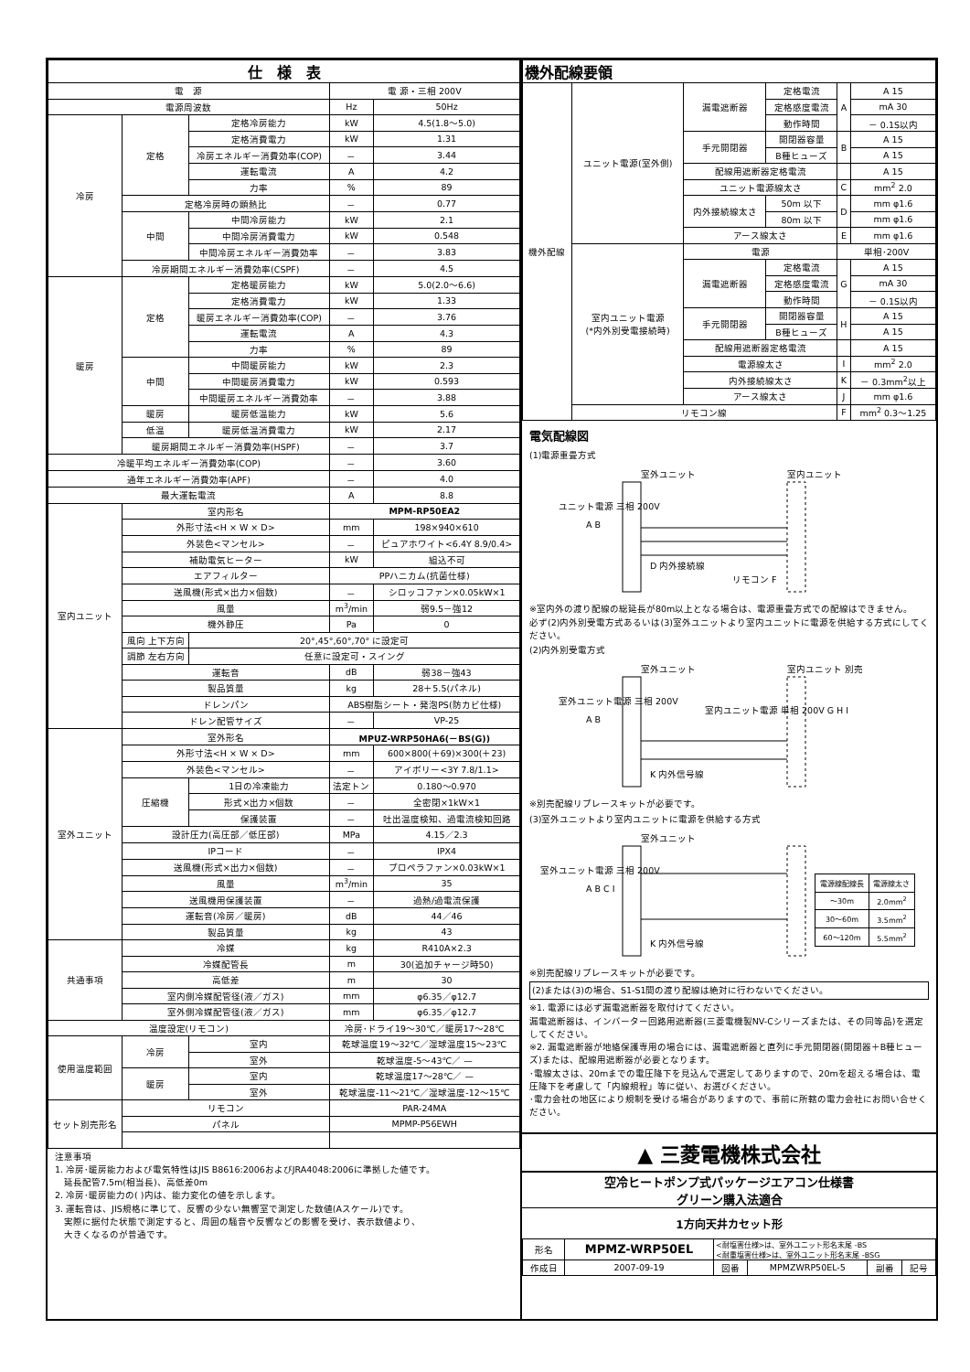| 仕 様 表 | | | | |
| --- | --- | --- | --- | --- |
| 電 源 | | | 電 源・三相 200V | |
| 電源周波数 | | | Hz | 50Hz |
| 冷房 | 定格 | 定格冷房能力 | kW | 4.5(1.8～5.0) |
| | | 定格消費電力 | kW | 1.31 |
| | | 冷房エネルギー消費効率(COP) | － | 3.44 |
| | | 運転電流 | A | 4.2 |
| | | 力率 | % | 89 |
| | 定格冷房時の顕熱比 | | － | 0.77 |
| | 中間 | 中間冷房能力 | kW | 2.1 |
| | | 中間冷房消費電力 | kW | 0.548 |
| | | 中間冷房エネルギー消費効率 | － | 3.83 |
| | 冷房期間エネルギー消費効率(CSPF) | | － | 4.5 |
| 暖房 | 定格 | 定格暖房能力 | kW | 5.0(2.0～6.6) |
| | | 定格消費電力 | kW | 1.33 |
| | | 暖房エネルギー消費効率(COP) | － | 3.76 |
| | | 運転電流 | A | 4.3 |
| | | 力率 | % | 89 |
| | 中間 | 中間暖房能力 | kW | 2.3 |
| | | 中間暖房消費電力 | kW | 0.593 |
| | | 中間暖房エネルギー消費効率 | － | 3.88 |
| | 暖房 | 暖房低温能力 | kW | 5.6 |
| | 低温 | 暖房低温消費電力 | kW | 2.17 |
| | 暖房期間エネルギー消費効率(HSPF) | | － | 3.7 |
| 冷暖平均エネルギー消費効率(COP) | | | － | 3.60 |
| 通年エネルギー消費効率(APF) | | | － | 4.0 |
| 最大運転電流 | | | A | 8.8 |
| 室内ユニット | 室内形名 | | MPM-RP50EA2 | |
| | 外形寸法<H × W × D> | | mm | 198×940×610 |
| | 外装色<マンセル> | | － | ピュアホワイト<6.4Y 8.9/0.4> |
| | 補助電気ヒーター | | kW | 組込不可 |
| | エアフィルター | | PPハニカム(抗菌仕様) | |
| | 送風機(形式×出力×個数) | | － | シロッコファン×0.05kW×1 |
| | 風量 | | m<sup>3</sup>/min | 弱9.5－強12 |
| | 機外静圧 | | Pa | 0 |
| | 風向 上下方向 | 20°,45°,60°,70° に設定可 | | |
| | 調節 左右方向 | 任意に設定可・スイング | | |
| | 運転音 | | dB | 弱38－強43 |
| | 製品質量 | | kg | 28＋5.5(パネル) |
| | ドレンパン | | ABS樹脂シート・発泡PS(防カビ仕様) | |
| | ドレン配管サイズ | | － | VP-25 |
| 室外ユニット | 室外形名 | | MPUZ-WRP50HA6(－BS(G)) | |
| | 外形寸法<H × W × D> | | mm | 600×800(＋69)×300(＋23) |
| | 外装色<マンセル> | | － | アイボリー<3Y 7.8/1.1> |
| | 圧縮機 | 1日の冷凍能力 | 法定トン | 0.180～0.970 |
| | | 形式×出力×個数 | － | 全密閉×1kW×1 |
| | | 保護装置 | － | 吐出温度検知、過電流検知回路 |
| | 設計圧力(高圧部／低圧部) | | MPa | 4.15／2.3 |
| | IPコード | | － | IPX4 |
| | 送風機(形式×出力×個数) | | － | プロペラファン×0.03kW×1 |
| | 風量 | | m<sup>3</sup>/min | 35 |
| | 送風機用保護装置 | | － | 過熱/過電流保護 |
| | 運転音(冷房／暖房) | | dB | 44／46 |
| | 製品質量 | | kg | 43 |
| 共通事項 | 冷媒 | | kg | R410A×2.3 |
| | 冷媒配管長 | | m | 30(追加チャージ時50) |
| | 高低差 | | m | 30 |
| | 室内側冷媒配管径(液／ガス) | | mm | φ6.35／φ12.7 |
| | 室外側冷媒配管径(液／ガス) | | mm | φ6.35／φ12.7 |
| 温度設定(リモコン) | | | 冷房･ドライ19～30℃／暖房17～28℃ | |
| 使用温度範囲 | 冷房 | 室内 | 乾球温度19～32℃／湿球温度15～23℃ | |
| | | 室外 | 乾球温度-5～43℃／ — | |
| | 暖房 | 室内 | 乾球温度17～28℃／ — | |
| | | 室外 | 乾球温度-11～21℃／湿球温度-12～15℃ | |
| セット別売形名 | リモコン | | PAR-24MA | |
| | パネル | | MPMP-P56EWH | |
注意事項
1. 冷房･暖房能力および電気特性はJIS B8616:2006およびJRA4048:2006に準拠した値です。
　延長配管7.5m(相当長)、高低差0m
2. 冷房･暖房能力の( )内は、能力変化の値を示します。
3. 運転音は、JIS規格に準じて、反響の少ない無響室で測定した数値(Aスケール)です。
　実際に据付た状態で測定すると、周囲の騒音や反響などの影響を受け、表示数値より、
　大きくなるのが普通です。
| 機外配線要領 | | | | | |
| --- | --- | --- | --- | --- | --- |
| 機外配線 | ユニット電源(室外側) | 漏電遮断器 | 定格電流 | A | A 15 |
| | | | 定格感度電流 | | mA 30 |
| | | | 動作時間 | | － 0.1S以内 |
| | | 手元開閉器 | 開閉器容量 | B | A 15 |
| | | | B種ヒューズ | | A 15 |
| | | 配線用遮断器定格電流 | | | A 15 |
| | | ユニット電源線太さ | | C | mm<sup>2</sup> 2.0 |
| | | 内外接続線太さ | 50m 以下 | D | mm φ1.6 |
| | | | 80m 以下 | | mm φ1.6 |
| | | アース線太さ | | E | mm φ1.6 |
| | 室内ユニット電源 (*内外別受電接続時) | 電源 | | 単相･200V | |
| | | 漏電遮断器 | 定格電流 | G | A 15 |
| | | | 定格感度電流 | | mA 30 |
| | | | 動作時間 | | － 0.1S以内 |
| | | 手元開閉器 | 開閉器容量 | H | A 15 |
| | | | B種ヒューズ | | A 15 |
| | | 配線用遮断器定格電流 | | | A 15 |
| | | 電源線太さ | | I | mm<sup>2</sup> 2.0 |
| | | 内外接続線太さ | | K | － 0.3mm<sup>2</sup>以上 |
| | | アース線太さ | | J | mm φ1.6 |
| | リモコン線 | | | F | mm<sup>2</sup> 0.3～1.25 |
電気配線図
(1)電源重畳方式
ユニット電源 三相 200V
A B
D 内外接続線
リモコン F
室外ユニット
室内ユニット
※室内外の渡り配線の総延長が80m以上となる場合は、電源重畳方式での配線はできません。
必ず(2)内外別受電方式あるいは(3)室外ユニットより室内ユニットに電源を供給する方式にしてください。
(2)内外別受電方式
室外ユニット電源 三相 200V
A B
室内ユニット電源 単相 200V G H I
K 内外信号線
室外ユニット
室内ユニット 別売
※別売配線リプレースキットが必要です。
(3)室外ユニットより室内ユニットに電源を供給する方式
室外ユニット電源 三相 200V
A B C I
K 内外信号線
室外ユニット
| 電源線配線長 | 電源線太さ |
| --- | --- |
| ～30m | 2.0mm<sup>2</sup> |
| 30～60m | 3.5mm<sup>2</sup> |
| 60～120m | 5.5mm<sup>2</sup> |
※別売配線リプレースキットが必要です。
(2)または(3)の場合、S1-S1間の渡り配線は絶対に行わないでください。
※1. 電源には必ず漏電遮断器を取付けてください。
漏電遮断器は、インバーター回路用遮断器(三菱電機製NV-Cシリーズまたは、その同等品)を選定してください。
※2. 漏電遮断器が地絡保護専用の場合には、漏電遮断器と直列に手元開閉器(開閉器＋B種ヒューズ)または、配線用遮断器が必要となります。
･電線太さは、20mまでの電圧降下を見込んで選定してありますので、20mを超える場合は、電圧降下を考慮して「内線規程」等に従い、お選びください。
･電力会社の地区により規制を受ける場合がありますので、事前に所轄の電力会社にお問い合せください。
▲ 三菱電機株式会社
空冷ヒートポンプ式パッケージエアコン仕様書
グリーン購入法適合
1方向天井カセット形
| 形名 | MPMZ-WRP50EL | <耐塩害仕様>は、室外ユニット形名末尾 -BS <耐重塩害仕様>は、室外ユニット形名末尾 -BSG | | | |
| 作成日 | 2007-09-19 | 図番 | MPMZWRP50EL-5 | 副番 | 記号 |